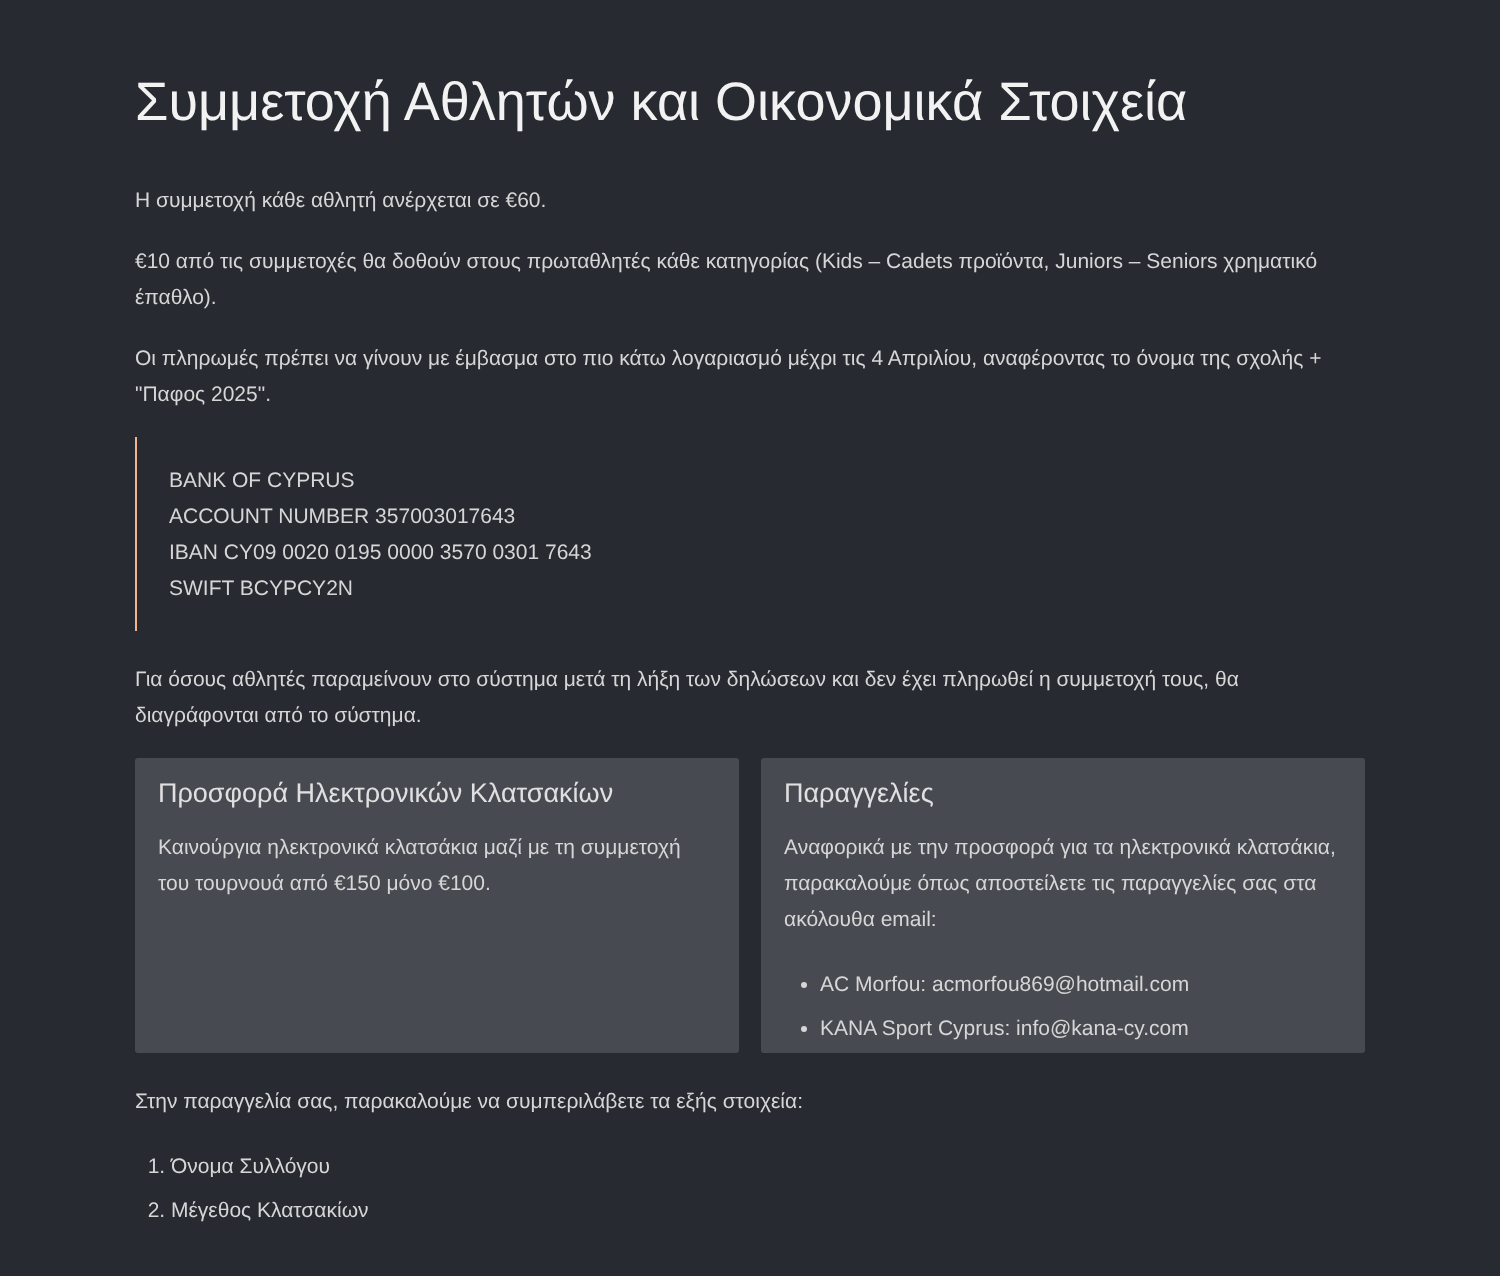Συμμετοχή Αθλητών και Οικονομικά Στοιχεία
Η συμμετοχή κάθε αθλητή ανέρχεται σε €60.
€10 από τις συμμετοχές θα δοθούν στους πρωταθλητές κάθε κατηγορίας (Kids – Cadets προϊόντα, Juniors – Seniors χρηματικό έπαθλο).
Οι πληρωμές πρέπει να γίνουν με έμβασμα στο πιο κάτω λογαριασμό μέχρι τις 4 Απριλίου, αναφέροντας το όνομα της σχολής + "Παφος 2025".
BANK OF CYPRUS
ACCOUNT NUMBER 357003017643
IBAN CY09 0020 0195 0000 3570 0301 7643
SWIFT BCYPCY2N
Για όσους αθλητές παραμείνουν στο σύστημα μετά τη λήξη των δηλώσεων και δεν έχει πληρωθεί η συμμετοχή τους, θα διαγράφονται από το σύστημα.
Προσφορά Ηλεκτρονικών Κλατσακίων
Καινούργια ηλεκτρονικά κλατσάκια μαζί με τη συμμετοχή του τουρνουά από €150 μόνο €100.
Παραγγελίες
Αναφορικά με την προσφορά για τα ηλεκτρονικά κλατσάκια, παρακαλούμε όπως αποστείλετε τις παραγγελίες σας στα ακόλουθα email:
AC Morfou: acmorfou869@hotmail.com
KANA Sport Cyprus: info@kana-cy.com
Στην παραγγελία σας, παρακαλούμε να συμπεριλάβετε τα εξής στοιχεία:
1. Όνομα Συλλόγου
2. Μέγεθος Κλατσακίων